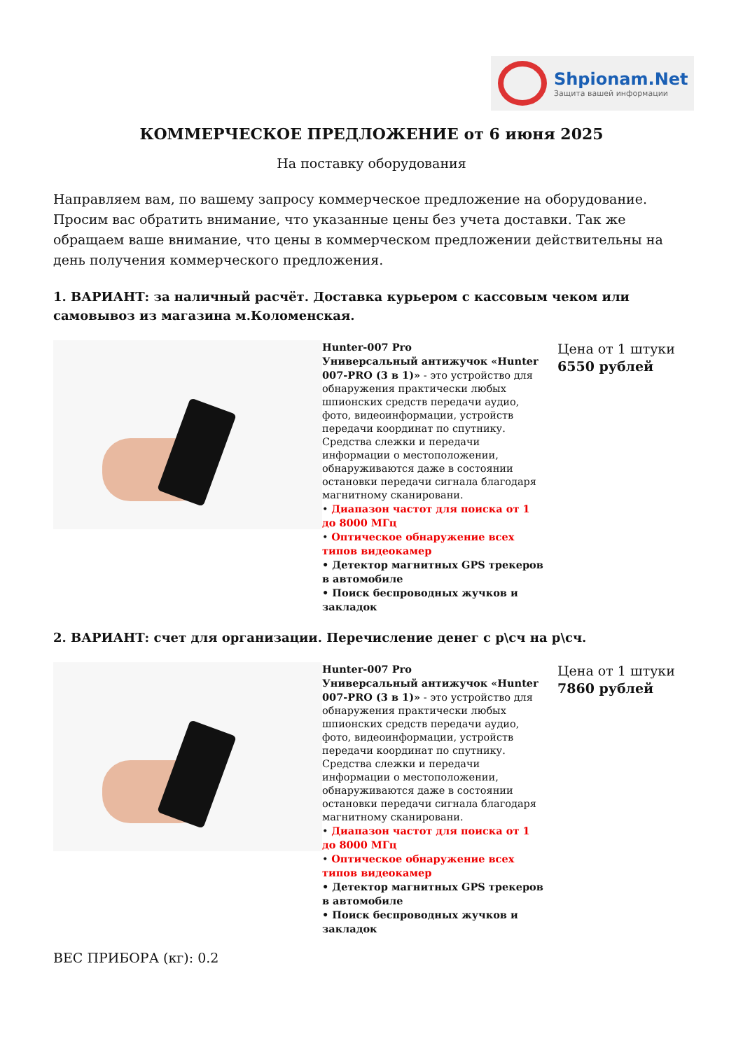Shpionam.Net
Защита вашей информации
КОММЕРЧЕСКОЕ ПРЕДЛОЖЕНИЕ от 6 июня 2025
На поставку оборудования
Направляем вам, по вашему запросу коммерческое предложение на оборудование. Просим вас обратить внимание, что указанные цены без учета доставки. Так же обращаем ваше внимание, что цены в коммерческом предложении действительны на день получения коммерческого предложения.
1. ВАРИАНТ: за наличный расчёт. Доставка курьером с кассовым чеком или самовывоз из магазина м.Коломенская.
| | Hunter-007 Pro Универсальный антижучок «Hunter 007-PRO (3 в 1)» - это устройство для обнаружения практически любых шпионских средств передачи аудио, фото, видеоинформации, устройств передачи координат по спутнику. Средства слежки и передачи информации о местоположении, обнаруживаются даже в состоянии остановки передачи сигнала благодаря магнитному сканировани. • Диапазон частот для поиска от 1 до 8000 МГц • Оптическое обнаружение всех типов видеокамер • Детектор магнитных GPS трекеров в автомобиле • Поиск беспроводных жучков и закладок | Цена от 1 штуки 6550 рублей |
2. ВАРИАНТ: счет для организации. Перечисление денег с р\сч на р\сч.
| | Hunter-007 Pro Универсальный антижучок «Hunter 007-PRO (3 в 1)» - это устройство для обнаружения практически любых шпионских средств передачи аудио, фото, видеоинформации, устройств передачи координат по спутнику. Средства слежки и передачи информации о местоположении, обнаруживаются даже в состоянии остановки передачи сигнала благодаря магнитному сканировани. • Диапазон частот для поиска от 1 до 8000 МГц • Оптическое обнаружение всех типов видеокамер • Детектор магнитных GPS трекеров в автомобиле • Поиск беспроводных жучков и закладок | Цена от 1 штуки 7860 рублей |
ВЕС ПРИБОРА (кг): 0.2